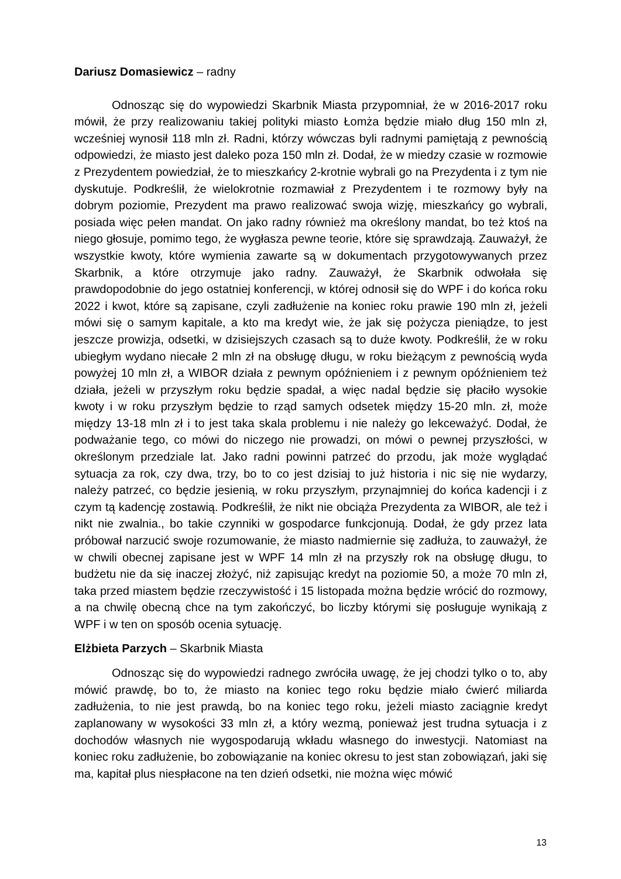Dariusz Domasiewicz – radny
Odnosząc się do wypowiedzi Skarbnik Miasta przypomniał, że w 2016-2017 roku mówił, że przy realizowaniu takiej polityki miasto Łomża będzie miało dług 150 mln zł, wcześniej wynosił 118 mln zł. Radni, którzy wówczas byli radnymi pamiętają z pewnością odpowiedzi, że miasto jest daleko poza 150 mln zł. Dodał, że w miedzy czasie w rozmowie z Prezydentem powiedział, że to mieszkańcy 2-krotnie wybrali go na Prezydenta i z tym nie dyskutuje. Podkreślił, że wielokrotnie rozmawiał z Prezydentem i te rozmowy były na dobrym poziomie, Prezydent ma prawo realizować swoja wizję, mieszkańcy go wybrali, posiada więc pełen mandat. On jako radny również ma określony mandat, bo też ktoś na niego głosuje, pomimo tego, że wygłasza pewne teorie, które się sprawdzają. Zauważył, że wszystkie kwoty, które wymienia zawarte są w dokumentach przygotowywanych przez Skarbnik, a które otrzymuje jako radny. Zauważył, że Skarbnik odwołała się prawdopodobnie do jego ostatniej konferencji, w której odnosił się do WPF i do końca roku 2022 i kwot, które są zapisane, czyli zadłużenie na koniec roku prawie 190 mln zł, jeżeli mówi się o samym kapitale, a kto ma kredyt wie, że jak się pożycza pieniądze, to jest jeszcze prowizja, odsetki, w dzisiejszych czasach są to duże kwoty. Podkreślił, że w roku ubiegłym wydano niecałe 2 mln zł na obsługę długu, w roku bieżącym z pewnością wyda powyżej 10 mln zł, a WIBOR działa z pewnym opóźnieniem i z pewnym opóźnieniem też działa, jeżeli w przyszłym roku będzie spadał, a więc nadal będzie się płaciło wysokie kwoty i w roku przyszłym będzie to rząd samych odsetek między 15-20 mln. zł, może między 13-18 mln zł i to jest taka skala problemu i nie należy go lekceważyć. Dodał, że podważanie tego, co mówi do niczego nie prowadzi, on mówi o pewnej przyszłości, w określonym przedziale lat. Jako radni powinni patrzeć do przodu, jak może wyglądać sytuacja za rok, czy dwa, trzy, bo to co jest dzisiaj to już historia i nic się nie wydarzy, należy patrzeć, co będzie jesienią, w roku przyszłym, przynajmniej do końca kadencji i z czym tą kadencję zostawią. Podkreślił, że nikt nie obciąża Prezydenta za WIBOR, ale też i nikt nie zwalnia., bo takie czynniki w gospodarce funkcjonują. Dodał, że gdy przez lata próbował narzucić swoje rozumowanie, że miasto nadmiernie się zadłuża, to zauważył, że w chwili obecnej zapisane jest w WPF 14 mln zł na przyszły rok na obsługę długu, to budżetu nie da się inaczej złożyć, niż zapisując kredyt na poziomie 50, a może 70 mln zł, taka przed miastem będzie rzeczywistość i 15 listopada można będzie wrócić do rozmowy, a na chwilę obecną chce na tym zakończyć, bo liczby którymi się posługuje wynikają z WPF i w ten on sposób ocenia sytuację.
Elżbieta Parzych – Skarbnik Miasta
Odnosząc się do wypowiedzi radnego zwróciła uwagę, że jej chodzi tylko o to, aby mówić prawdę, bo to, że miasto na koniec tego roku będzie miało ćwierć miliarda zadłużenia, to nie jest prawdą, bo na koniec tego roku, jeżeli miasto zaciągnie kredyt zaplanowany w wysokości 33 mln zł, a który wezmą, ponieważ jest trudna sytuacja i z dochodów własnych nie wygospodarują wkładu własnego do inwestycji. Natomiast na koniec roku zadłużenie, bo zobowiązanie na koniec okresu to jest stan zobowiązań, jaki się ma, kapitał plus niespłacone na ten dzień odsetki, nie można więc mówić
13